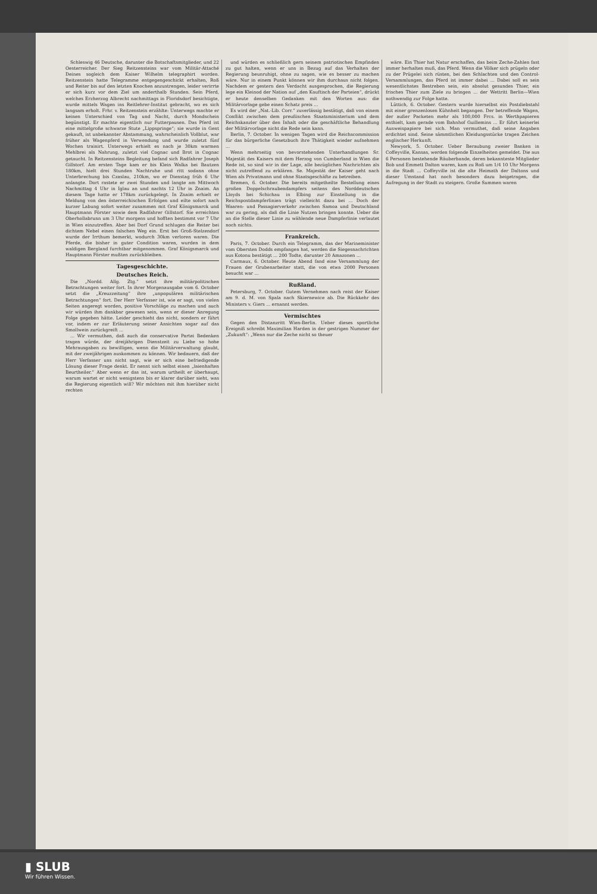Schleswig 46 Deutsche, darunter die Botschaftsmitglieder, und 22 Oesterreicher. Der Sieg Reitzensteins war vom Militär-Attaché Deines sogleich dem Kaiser Wilhelm telegraphirt worden. Reitzenstein hatte Telegramme entgegengeschickt erhalten, Roß und Reiter bis auf den letzten Knochen anzustrengen, leider verirrte er sich kurz vor dem Ziel um anderthalb Stunden. Sein Pferd, welches Erzherzog Albrecht nachmittags in Floridsdorf besichtigte, wurde mittels Wagen ins Reitlehrer-Institut gebracht, wo es sich langsam erholt. Frhr. v. Reitzenstein erzählte: Unterwegs machte er keinen Unterschied von Tag und Nacht, durch Mondschein begünstigt. Er machte eigentlich nur Futterpausen. Das Pferd ist eine mittelgroße schwarze Stute „Lippspringe“; sie wurde in Gent gekauft, ist unbekannter Abstammung, wahrscheinlich Vollblut, war früher als Wagenpferd in Verwendung und wurde zuletzt fünf Wochen trainirt. Unterwegs erhielt es nach je 30km warmen Mehlbrei als Nahrung, zuletzt viel Cognac und Brot in Cognac getaucht. In Reitzensteins Begleitung befand sich Radfahrer Joseph Gillstorf. Am ersten Tage kam er bis Klein Walka bei Bautzen 180km, hielt drei Stunden Nachtruhe und ritt sodann ohne Unterbrechung bis Czaslau, 210km, wo er Dienstag früh 6 Uhr anlangte. Dort rastete er zwei Stunden und langte am Mittwoch Nachmittag 4 Uhr in Iglau an und nachts 12 Uhr in Znaim. An diesem Tage hatte er 178km zurückgelegt. In Znaim erhielt er Meldung von den österreichischen Erfolgen und eilte sofort nach kurzer Labung sofort weiter zusammen mit Graf Königsmarck und Hauptmann Förster sowie dem Radfahrer Gillstorf. Sie erreichten Oberhollabrunn um 3 Uhr morgens und hofften bestimmt vor 7 Uhr in Wien einzutreffen. Aber bei Dorf Grund schlugen die Reiter bei dichtem Nebel einen falschen Weg ein. Erst bei Groß-Stelzendorf wurde der Irrthum bemerkt, wodurch 30km verloren waren. Die Pferde, die bisher in guter Condition waren, wurden in dem waldigen Bergland furchtbar mitgenommen. Graf Königsmarck und Hauptmann Förster mußten zurückbleiben.
Tagesgeschichte.
Deutsches Reich.
Die „Nordd. Allg. Ztg.“ setzt ihre militärpolitischen Betrachtungen weiter fort. In ihrer Morgenausgabe vom 6. October setzt die „Kreuzzeitung“ ihre „unpopulären militärischen Betrachtungen“ fort. Der Herr Verfasser ist, wie er sagt, von vielen Seiten angeregt worden, positive Vorschläge zu machen und auch wir würden ihm dankbar gewesen sein, wenn er dieser Anregung Folge gegeben hätte. Leider geschieht das nicht, sondern er führt vor, indem er zur Erläuterung seiner Ansichten sogar auf das Smollwein zurückgreift ...
... Wir vermuthen, daß auch die conservative Partei Bedenken tragen würde, der dreijährigen Dienstzeit zu Liebe so hohe Mehrausgaben zu bewilligen, wenn die Militärverwaltung glaubt, mit der zweijährigen auskommen zu können. Wir bedauern, daß der Herr Verfasser uns nicht sagt, wie er sich eine befriedigende Lösung dieser Frage denkt. Er nennt sich selbst einen „laienhaften Beurtheiler.“ Aber wenn er das ist, warum urtheilt er überhaupt, warum wartet er nicht wenigstens bis er klarer darüber sieht, was die Regierung eigentlich will? Wir möchten mit ihm hierüber nicht rechten
und würden es schließlich gern seinem patriotischen Empfinden zu gut halten, wenn er uns in Bezug auf das Verhalten der Regierung beunruhigt, ohne zu sagen, wie es besser zu machen wäre. Nur in einem Punkt können wir ihm durchaus nicht folgen. Nachdem er gestern den Verdacht ausgesprochen, die Regierung lege ein Kleinod der Nation auf „den Kauftisch der Parteien“, drückt er heute denselben Gedanken mit den Worten aus: die Militärvorlage gebe einen Schatz preis ...
Es wird der „Nat.-Lib. Corr.“ zuverlässig bestätigt, daß von einem Conflikt zwischen dem preußischen Staatsministerium und dem Reichskanzler über den Inhalt oder die geschäftliche Behandlung der Militärvorlage nicht die Rede sein kann.
Berlin, 7. October. In wenigen Tagen wird die Reichscommission für das bürgerliche Gesetzbuch ihre Thätigkeit wieder aufnehmen ...
Wenn mehrseitig von bevorstehenden Unterhandlungen Sr. Majestät des Kaisers mit dem Herzog von Cumberland in Wien die Rede ist, so sind wir in der Lage, alle bezüglichen Nachrichten als nicht zutreffend zu erklären. Se. Majestät der Kaiser geht nach Wien als Privatmann und ohne Staatsgeschäfte zu betreiben.
Bremen, 6. October. Die bereits mitgetheilte Bestellung eines großen Doppelschraubendampfers seitens des Norddeutschen Lloyds bei Schichau in Elbing zur Einstellung in die Reichspostdampferlinien trägt vielleicht dazu bei ... Doch der Waaren- und Passagierverkehr zwischen Samoa und Deutschland war zu gering, als daß die Linie Nutzen bringen konnte. Ueber die an die Stelle dieser Linie zu wählende neue Dampferlinie verlautet noch nichts.
Frankreich.
Paris, 7. October. Durch ein Telegramm, das der Marineminister vom Obersten Dodds empfangen hat, werden die Siegesnachrichten aus Kotonu bestätigt ... 200 Todte, darunter 20 Amazonen ...
Carmaux, 6. October. Heute Abend fand eine Versammlung der Frauen der Grubenarbeiter statt, die von etwa 2000 Personen besucht war ...
Rußland.
Petersburg, 7. October. Gutem Vernehmen nach reist der Kaiser am 9. d. M. von Spala nach Skiernewice ab. Die Rückkehr des Ministers v. Giers ... ernannt werden.
Vermischtes
Gegen den Distanzritt Wien-Berlin. Ueber dieses sportliche Ereigniß schreibt Maximilian Harden in der gestrigen Nummer der „Zukunft“: „Wenn nur die Zeche nicht so theuer
wäre. Ein Thier hat Natur erschaffen, das beim Zeche-Zahlen fast immer herhalten muß, das Pferd. Wenn die Völker sich prügeln oder zu der Prügelei sich rüsten, bei den Schlachten und den Control-Versammlungen, das Pferd ist immer dabei ... Dabei soll es sein wesentlichstes Bestreben sein, ein absolut gesundes Thier, ein frisches Thier zum Ziele zu bringen ... der Wettritt Berlin—Wien nothwendig zur Folge hatte.
Lüttich, 6. October. Gestern wurde hierselbst ein Postdiebstahl mit einer grenzenlosen Kühnheit begangen. Der betreffende Wagen, der außer Packeten mehr als 100,000 Frcs. in Werthpapieren enthielt, kam gerade vom Bahnhof Guillemins ... Er führt keinerlei Ausweispapiere bei sich. Man vermuthet, daß seine Angaben erdichtet sind. Seine sämmtlichen Kleidungsstücke tragen Zeichen englischer Herkunft.
Newyork, 5. October. Ueber Beraubung zweier Banken in Coffeyville, Kansas, werden folgende Einzelheiten gemeldet. Die aus 6 Personen bestehende Räuberbande, deren bekannteste Mitglieder Bob und Emmett Dalton waren, kam zu Roß um 1/4 10 Uhr Morgens in die Stadt ... Coffeyville ist die alte Heimath der Daltons und dieser Umstand hat noch besonders dazu beigetragen, die Aufregung in der Stadt zu steigern. Große Summen waren
▮ SLUB
Wir führen Wissen.